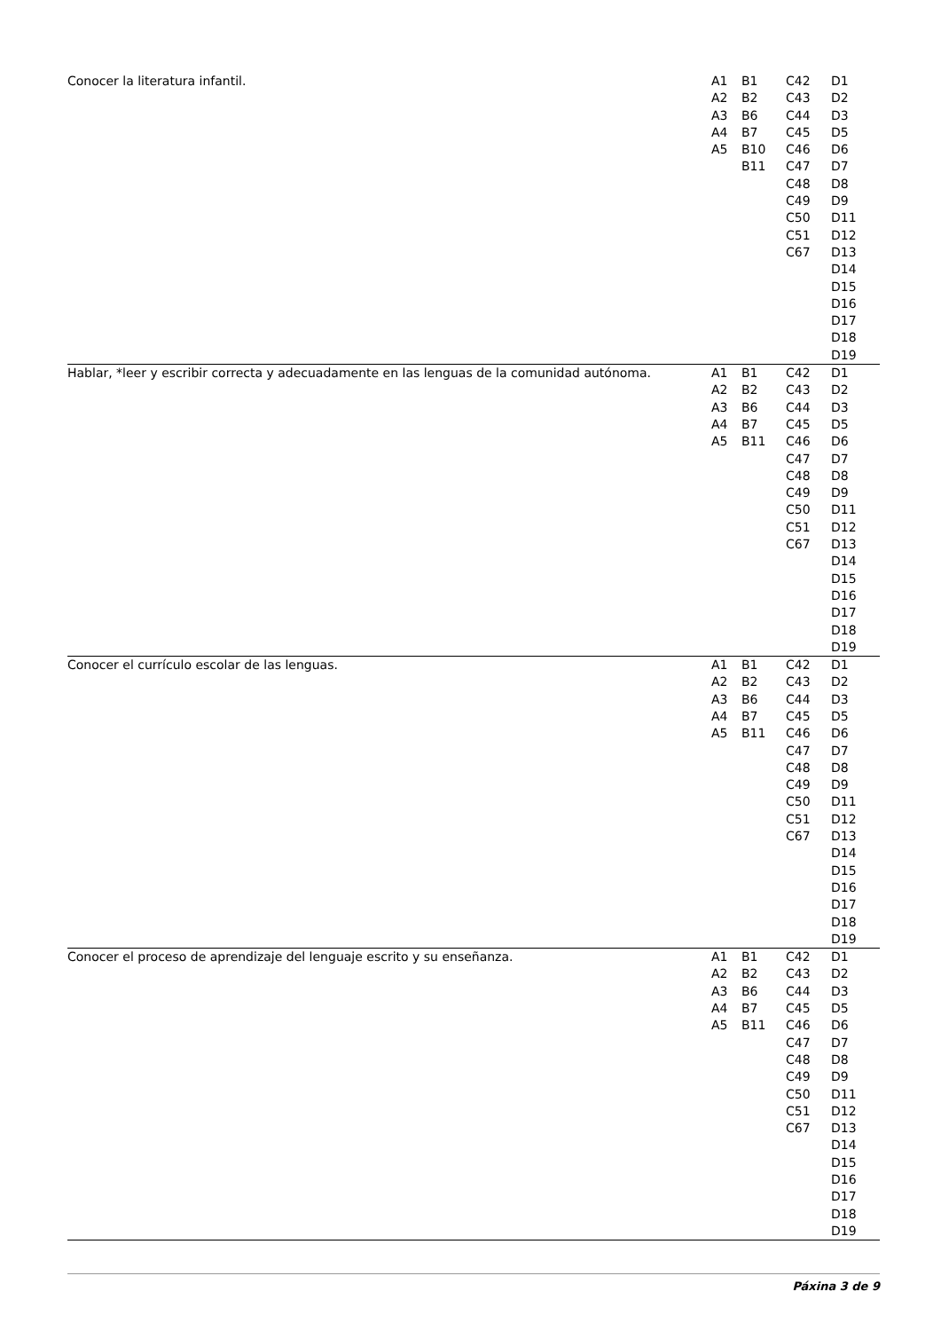| Conocer la literatura infantil. | A1 A2 A3 A4 A5 | B1 B2 B6 B7 B10 B11 | C42 C43 C44 C45 C46 C47 C48 C49 C50 C51 C67 | D1 D2 D3 D5 D6 D7 D8 D9 D11 D12 D13 D14 D15 D16 D17 D18 D19 |
| Hablar, *leer y escribir correcta y adecuadamente en las lenguas de la comunidad autónoma. | A1 A2 A3 A4 A5 | B1 B2 B6 B7 B11 | C42 C43 C44 C45 C46 C47 C48 C49 C50 C51 C67 | D1 D2 D3 D5 D6 D7 D8 D9 D11 D12 D13 D14 D15 D16 D17 D18 D19 |
| Conocer el currículo escolar de las lenguas. | A1 A2 A3 A4 A5 | B1 B2 B6 B7 B11 | C42 C43 C44 C45 C46 C47 C48 C49 C50 C51 C67 | D1 D2 D3 D5 D6 D7 D8 D9 D11 D12 D13 D14 D15 D16 D17 D18 D19 |
| Conocer el proceso de aprendizaje del lenguaje escrito y su enseñanza. | A1 A2 A3 A4 A5 | B1 B2 B6 B7 B11 | C42 C43 C44 C45 C46 C47 C48 C49 C50 C51 C67 | D1 D2 D3 D5 D6 D7 D8 D9 D11 D12 D13 D14 D15 D16 D17 D18 D19 |
Páxina 3 de 9